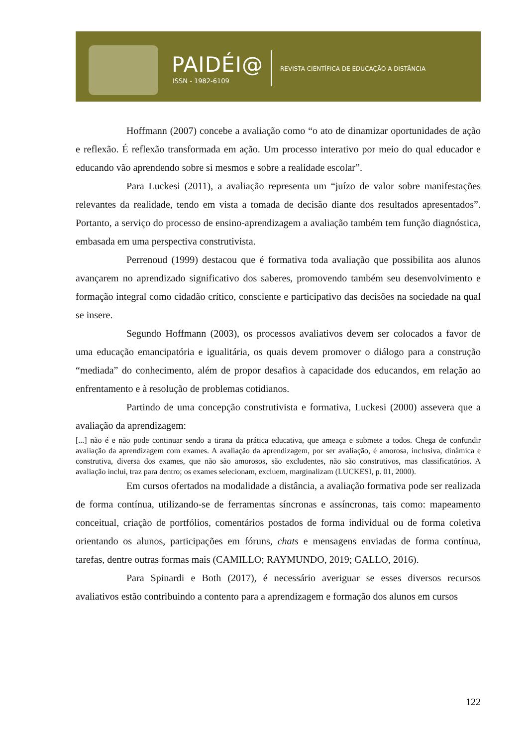PAIDÉI@
ISSN - 1982-6109
REVISTA CIENTÍFICA DE EDUCAÇÃO A DISTÂNCIA
Hoffmann (2007) concebe a avaliação como “o ato de dinamizar oportunidades de ação e reflexão. É reflexão transformada em ação. Um processo interativo por meio do qual educador e educando vão aprendendo sobre si mesmos e sobre a realidade escolar”.
Para Luckesi (2011), a avaliação representa um “juízo de valor sobre manifestações relevantes da realidade, tendo em vista a tomada de decisão diante dos resultados apresentados”. Portanto, a serviço do processo de ensino-aprendizagem a avaliação também tem função diagnóstica, embasada em uma perspectiva construtivista.
Perrenoud (1999) destacou que é formativa toda avaliação que possibilita aos alunos avançarem no aprendizado significativo dos saberes, promovendo também seu desenvolvimento e formação integral como cidadão crítico, consciente e participativo das decisões na sociedade na qual se insere.
Segundo Hoffmann (2003), os processos avaliativos devem ser colocados a favor de uma educação emancipatória e igualitária, os quais devem promover o diálogo para a construção “mediada” do conhecimento, além de propor desafios à capacidade dos educandos, em relação ao enfrentamento e à resolução de problemas cotidianos.
Partindo de uma concepção construtivista e formativa, Luckesi (2000) assevera que a avaliação da aprendizagem:
[...] não é e não pode continuar sendo a tirana da prática educativa, que ameaça e submete a todos. Chega de confundir avaliação da aprendizagem com exames. A avaliação da aprendizagem, por ser avaliação, é amorosa, inclusiva, dinâmica e construtiva, diversa dos exames, que não são amorosos, são excludentes, não são construtivos, mas classificatórios. A avaliação inclui, traz para dentro; os exames selecionam, excluem, marginalizam (LUCKESI, p. 01, 2000).
Em cursos ofertados na modalidade a distância, a avaliação formativa pode ser realizada de forma contínua, utilizando-se de ferramentas síncronas e assíncronas, tais como: mapeamento conceitual, criação de portfólios, comentários postados de forma individual ou de forma coletiva orientando os alunos, participações em fóruns, chats e mensagens enviadas de forma contínua, tarefas, dentre outras formas mais (CAMILLO; RAYMUNDO, 2019; GALLO, 2016).
Para Spinardi e Both (2017), é necessário averiguar se esses diversos recursos avaliativos estão contribuindo a contento para a aprendizagem e formação dos alunos em cursos
122